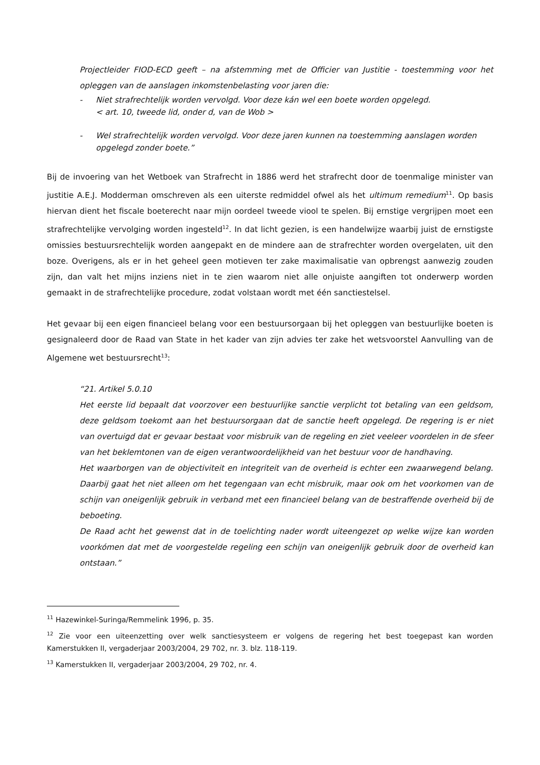Projectleider FIOD-ECD geeft – na afstemming met de Officier van Justitie - toestemming voor het opleggen van de aanslagen inkomstenbelasting voor jaren die:
- Niet strafrechtelijk worden vervolgd. Voor deze kán wel een boete worden opgelegd.
< art. 10, tweede lid, onder d, van de Wob >
- Wel strafrechtelijk worden vervolgd. Voor deze jaren kunnen na toestemming aanslagen worden opgelegd zonder boete.”
Bij de invoering van het Wetboek van Strafrecht in 1886 werd het strafrecht door de toenmalige minister van justitie A.E.J. Modderman omschreven als een uiterste redmiddel ofwel als het ultimum remedium<sup>11</sup>. Op basis hiervan dient het fiscale boeterecht naar mijn oordeel tweede viool te spelen. Bij ernstige vergrijpen moet een strafrechtelijke vervolging worden ingesteld<sup>12</sup>. In dat licht gezien, is een handelwijze waarbij juist de ernstigste omissies bestuursrechtelijk worden aangepakt en de mindere aan de strafrechter worden overgelaten, uit den boze. Overigens, als er in het geheel geen motieven ter zake maximalisatie van opbrengst aanwezig zouden zijn, dan valt het mijns inziens niet in te zien waarom niet alle onjuiste aangiften tot onderwerp worden gemaakt in de strafrechtelijke procedure, zodat volstaan wordt met één sanctiestelsel.
Het gevaar bij een eigen financieel belang voor een bestuursorgaan bij het opleggen van bestuurlijke boeten is gesignaleerd door de Raad van State in het kader van zijn advies ter zake het wetsvoorstel Aanvulling van de Algemene wet bestuursrecht<sup>13</sup>:
“21. Artikel 5.0.10
Het eerste lid bepaalt dat voorzover een bestuurlijke sanctie verplicht tot betaling van een geldsom, deze geldsom toekomt aan het bestuursorgaan dat de sanctie heeft opgelegd. De regering is er niet van overtuigd dat er gevaar bestaat voor misbruik van de regeling en ziet veeleer voordelen in de sfeer van het beklemtonen van de eigen verantwoordelijkheid van het bestuur voor de handhaving.
Het waarborgen van de objectiviteit en integriteit van de overheid is echter een zwaarwegend belang. Daarbij gaat het niet alleen om het tegengaan van echt misbruik, maar ook om het voorkomen van de schijn van oneigenlijk gebruik in verband met een financieel belang van de bestraffende overheid bij de beboeting.
De Raad acht het gewenst dat in de toelichting nader wordt uiteengezet op welke wijze kan worden voorkómen dat met de voorgestelde regeling een schijn van oneigenlijk gebruik door de overheid kan ontstaan.”
<sup>11</sup> Hazewinkel-Suringa/Remmelink 1996, p. 35.
<sup>12</sup> Zie voor een uiteenzetting over welk sanctiesysteem er volgens de regering het best toegepast kan worden Kamerstukken II, vergaderjaar 2003/2004, 29 702, nr. 3. blz. 118-119.
<sup>13</sup> Kamerstukken II, vergaderjaar 2003/2004, 29 702, nr. 4.